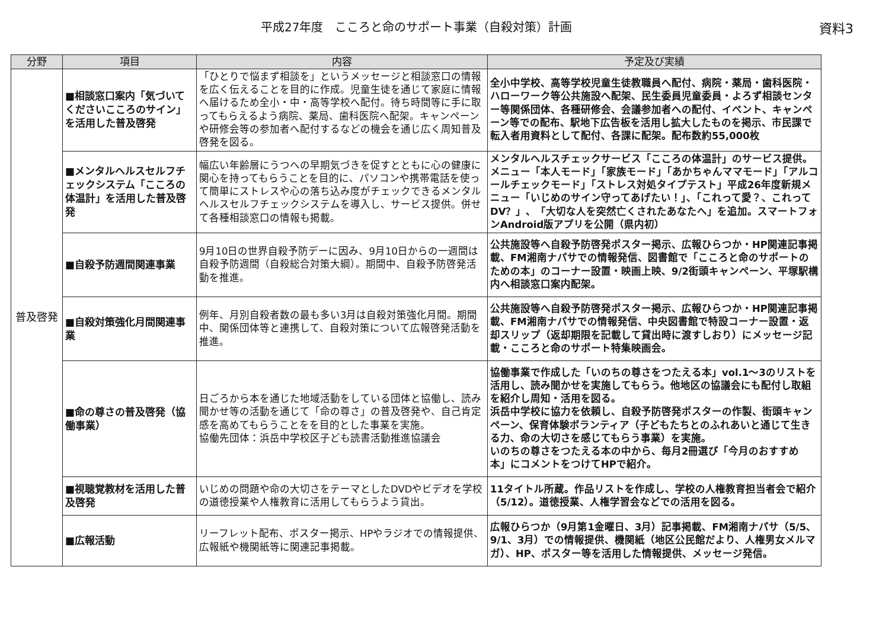平成27年度　こころと命のサポート事業（自殺対策）計画 資料3
| 分野 | 項目 | 内容 | 予定及び実績 |
| --- | --- | --- | --- |
| 普及啓発 | ■相談窓口案内「気づいてくださいこころのサイン」を活用した普及啓発 | 「ひとりで悩まず相談を」というメッセージと相談窓口の情報を広く伝えることを目的に作成。児童生徒を通じて家庭に情報へ届けるため全小・中・高等学校へ配付。待ち時間等に手に取ってもらえるよう病院、薬局、歯科医院へ配架。キャンペーンや研修会等の参加者へ配付するなどの機会を通じ広く周知普及啓発を図る。 | 全小中学校、高等学校児童生徒教職員へ配付、病院・薬局・歯科医院・ハローワーク等公共施設へ配架、民生委員児童委員・よろず相談センター等関係団体、各種研修会、会議参加者への配付、イベント、キャンペーン等での配布、駅地下広告板を活用し拡大したものを掲示、市民課で転入者用資料として配付、各課に配架。配布数約55,000枚 |
| | ■メンタルヘルスセルフチェックシステム「こころの体温計」を活用した普及啓発 | 幅広い年齢層にうつへの早期気づきを促すとともに心の健康に関心を持ってもらうことを目的に、パソコンや携帯電話を使って簡単にストレスや心の落ち込み度がチェックできるメンタルヘルスセルフチェックシステムを導入し、サービス提供。併せて各種相談窓口の情報も掲載。 | メンタルヘルスチェックサービス「こころの体温計」のサービス提供。メニュー「本人モード」「家族モード」「あかちゃんママモード」「アルコールチェックモード」「ストレス対処タイプテスト」平成26年度新規メニュー「いじめのサイン守ってあげたい！」、「これって愛？、これってDV？」、「大切な人を突然亡くされたあなたへ」を追加。スマートフォンAndroid版アプリを公開（県内初） |
| | ■自殺予防週間関連事業 | 9月10日の世界自殺予防デーに因み、9月10日からの一週間は自殺予防週間（自殺総合対策大綱）。期間中、自殺予防啓発活動を推進。 | 公共施設等へ自殺予防啓発ポスター掲示、広報ひらつか・HP関連記事掲載、FM湘南ナパサでの情報発信、図書館で「こころと命のサポートのための本」のコーナー設置・映画上映、9/2街頭キャンペーン、平塚駅構内へ相談窓口案内配架。 |
| | ■自殺対策強化月間関連事業 | 例年、月別自殺者数の最も多い3月は自殺対策強化月間。期間中、関係団体等と連携して、自殺対策について広報啓発活動を推進。 | 公共施設等へ自殺予防啓発ポスター掲示、広報ひらつか・HP関連記事掲載、FM湘南ナパサでの情報発信、中央図書館で特設コーナー設置・返却スリップ（返却期限を記載して貸出時に渡すしおり）にメッセージ記載・こころと命のサポート特集映画会。 |
| | ■命の尊さの普及啓発（協働事業） | 日ごろから本を通じた地域活動をしている団体と協働し、読み聞かせ等の活動を通じて「命の尊さ」の普及啓発や、自己肯定感を高めてもらうことをを目的とした事業を実施。 協働先団体：浜岳中学校区子ども読書活動推進協議会 | 協働事業で作成した「いのちの尊さをつたえる本」vol.1～3のリストを活用し、読み聞かせを実施してもらう。他地区の協議会にも配付し取組を紹介し周知・活用を図る。 浜岳中学校に協力を依頼し、自殺予防啓発ポスターの作製、街頭キャンペーン、保育体験ボランティア（子どもたちとのふれあいと通じて生きる力、命の大切さを感じてもらう事業）を実施。 いのちの尊さをつたえる本の中から、毎月2冊選び「今月のおすすめ本」にコメントをつけてHPで紹介。 |
| | ■視聴覚教材を活用した普及啓発 | いじめの問題や命の大切さをテーマとしたDVDやビデオを学校の道徳授業や人権教育に活用してもらうよう貸出。 | 11タイトル所蔵。作品リストを作成し、学校の人権教育担当者会で紹介（5/12）。道徳授業、人権学習会などでの活用を図る。 |
| | ■広報活動 | リーフレット配布、ポスター掲示、HPやラジオでの情報提供、広報紙や機関紙等に関連記事掲載。 | 広報ひらつか（9月第1金曜日、3月）記事掲載、FM湘南ナパサ（5/5、9/1、3月）での情報提供、機関紙（地区公民館だより、人権男女メルマガ）、HP、ポスター等を活用した情報提供、メッセージ発信。 |